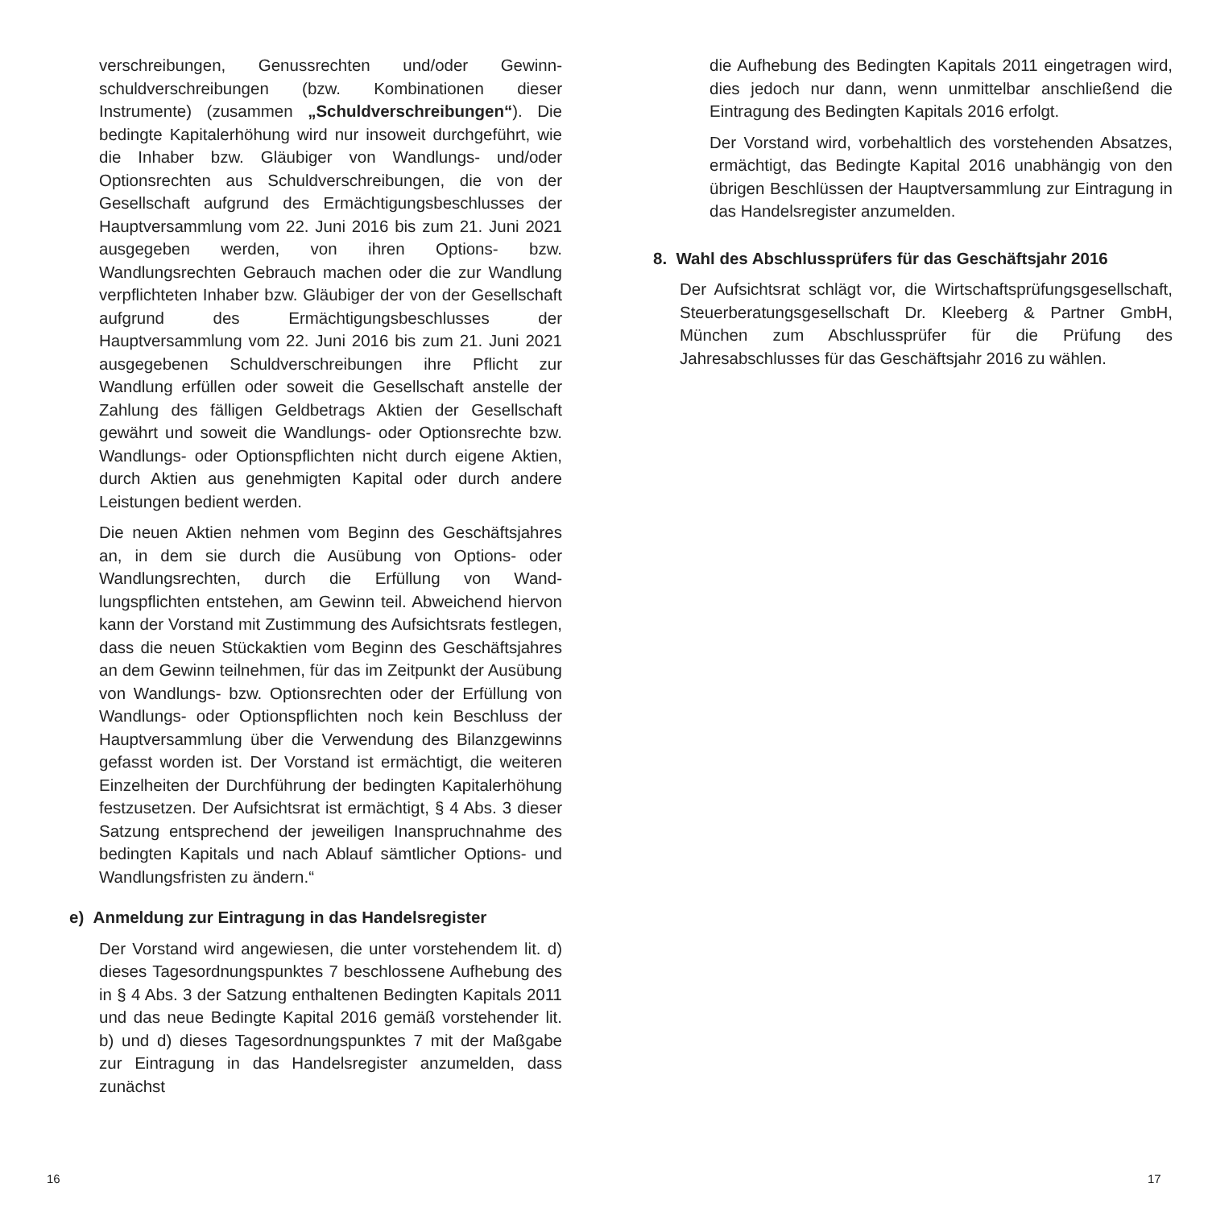verschreibungen, Genussrechten und/oder Gewinn­schuldverschreibungen (bzw. Kombinationen dieser Instrumente) (zusammen „Schuldverschreibungen“). Die bedingte Kapitalerhöhung wird nur insoweit durch­geführt, wie die Inhaber bzw. Gläubiger von Wandlungs- und/oder Optionsrechten aus Schuldverschreibungen, die von der Gesellschaft aufgrund des Ermächtigungs­beschlusses der Hauptversammlung vom 22. Juni 2016 bis zum 21. Juni 2021 ausgegeben werden, von ihren Options- bzw. Wandlungsrechten Gebrauch machen oder die zur Wandlung verpflichteten Inhaber bzw. Gläubiger der von der Gesellschaft aufgrund des Ermächtigungsbeschlusses der Hauptversammlung vom 22. Juni 2016 bis zum 21. Juni 2021 ausgegebenen Schuldverschreibungen ihre Pflicht zur Wandlung erfül­len oder soweit die Gesellschaft anstelle der Zahlung des fälligen Geldbetrags Aktien der Gesellschaft gewährt und soweit die Wandlungs- oder Optionsrechte bzw. Wand­lungs- oder Optionspflichten nicht durch eigene Aktien, durch Aktien aus genehmigten Kapital oder durch andere Leistungen bedient werden.
Die neuen Aktien nehmen vom Beginn des Geschäfts­jahres an, in dem sie durch die Ausübung von Options- oder Wandlungsrechten, durch die Erfüllung von Wand­lungspflichten entstehen, am Gewinn teil. Abweichend hiervon kann der Vorstand mit Zustimmung des Aufsichts­rats festlegen, dass die neuen Stückaktien vom Beginn des Geschäftsjahres an dem Gewinn teilnehmen, für das im Zeitpunkt der Ausübung von Wandlungs- bzw. Optionsrechten oder der Erfüllung von Wandlungs- oder Optionspflichten noch kein Beschluss der Hauptver­sammlung über die Verwendung des Bilanzgewinns ge­fasst worden ist. Der Vorstand ist ermächtigt, die weiteren Einzelheiten der Durchführung der bedingten Kapital­erhöhung festzusetzen. Der Aufsichtsrat ist ermächtigt, § 4 Abs. 3 dieser Satzung entsprechend der jeweiligen Inanspruchnahme des bedingten Kapitals und nach Ablauf sämtlicher Options- und Wandlungsfristen zu ändern.“
e) Anmeldung zur Eintragung in das Handelsregister
Der Vorstand wird angewiesen, die unter vorstehen­dem lit. d) dieses Tagesordnungspunktes 7 beschlosse­ne Aufhebung des in § 4 Abs. 3 der Satzung enthalte­nen Bedingten Kapitals 2011 und das neue Bedingte Kapital 2016 gemäß vorstehender lit. b) und d) dieses Tagesordnungspunktes 7 mit der Maßgabe zur Eintra­gung in das Handelsregister anzumelden, dass zunächst
die Aufhebung des Bedingten Kapitals 2011 eingetragen wird, dies jedoch nur dann, wenn unmittelbar anschlie­ßend die Eintragung des Bedingten Kapitals 2016 erfolgt.
Der Vorstand wird, vorbehaltlich des vorstehenden Absat­zes, ermächtigt, das Bedingte Kapital 2016 unabhängig von den übrigen Beschlüssen der Hauptversammlung zur Eintragung in das Handelsregister anzumelden.
8. Wahl des Abschlussprüfers für das Geschäftsjahr 2016
Der Aufsichtsrat schlägt vor, die Wirtschaftsprüfungsgesell­schaft, Steuerberatungsgesellschaft Dr. Kleeberg & Partner GmbH, München zum Abschlussprüfer für die Prüfung des Jahresabschlusses für das Geschäftsjahr 2016 zu wählen.
16 17